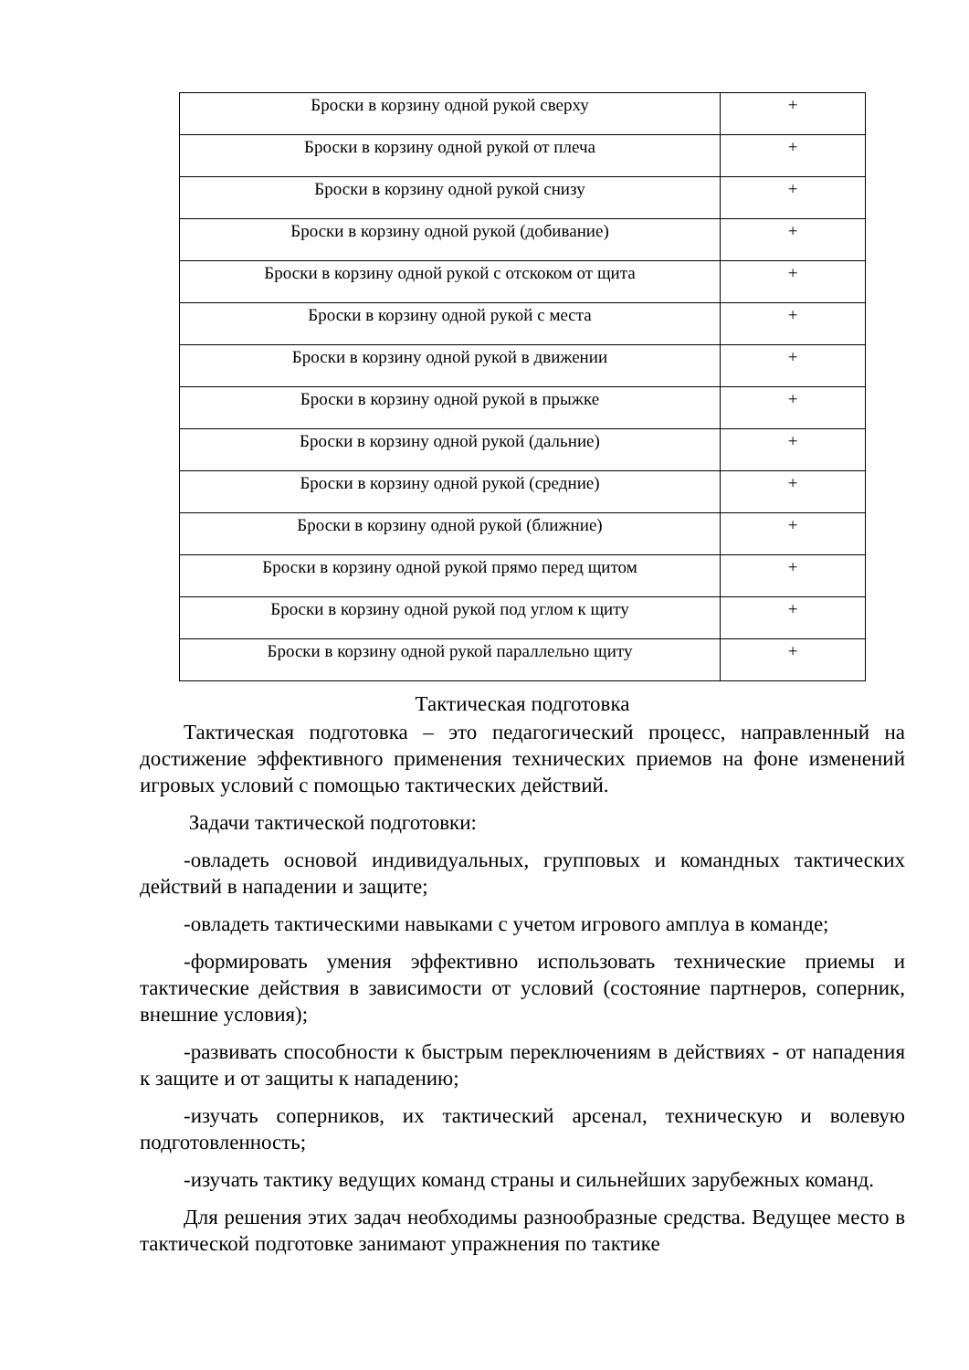| Броски в корзину одной рукой сверху | + |
| Броски в корзину одной рукой от плеча | + |
| Броски в корзину одной рукой снизу | + |
| Броски в корзину одной рукой (добивание) | + |
| Броски в корзину одной рукой с отскоком от щита | + |
| Броски в корзину одной рукой с места | + |
| Броски в корзину одной рукой в движении | + |
| Броски в корзину одной рукой в прыжке | + |
| Броски в корзину одной рукой (дальние) | + |
| Броски в корзину одной рукой (средние) | + |
| Броски в корзину одной рукой (ближние) | + |
| Броски в корзину одной рукой прямо перед щитом | + |
| Броски в корзину одной рукой под углом к щиту | + |
| Броски в корзину одной рукой параллельно щиту | + |
Тактическая подготовка
Тактическая подготовка – это педагогический процесс, направленный на достижение эффективного применения технических приемов на фоне изменений игровых условий с помощью тактических действий.
Задачи тактической подготовки:
-овладеть основой индивидуальных, групповых и командных тактических действий в нападении и защите;
-овладеть тактическими навыками с учетом игрового амплуа в команде;
-формировать умения эффективно использовать технические приемы и тактические действия в зависимости от условий (состояние партнеров, соперник, внешние условия);
-развивать способности к быстрым переключениям в действиях - от нападения к защите и от защиты к нападению;
-изучать соперников, их тактический арсенал, техническую и волевую подготовленность;
-изучать тактику ведущих команд страны и сильнейших зарубежных команд.
Для решения этих задач необходимы разнообразные средства. Ведущее место в тактической подготовке занимают упражнения по тактике